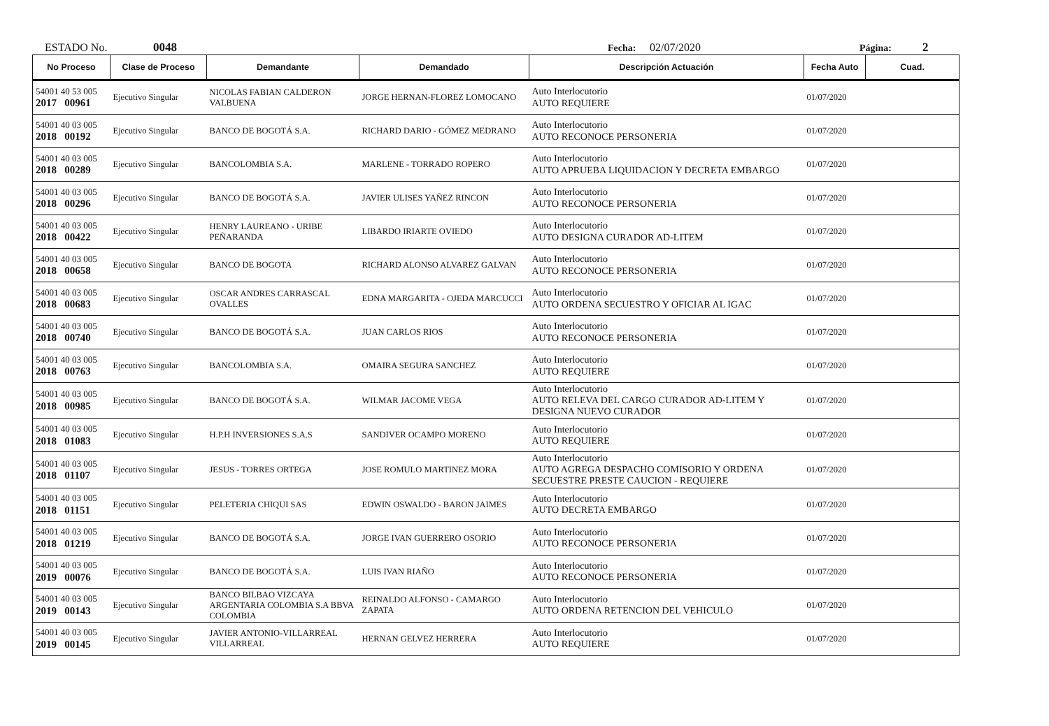ESTADO No. 0048 Fecha: 02/07/2020 Página: 2
| No Proceso | Clase de Proceso | Demandante | Demandado | Descripción Actuación | Fecha Auto | Cuad. |
| --- | --- | --- | --- | --- | --- | --- |
| 54001 40 53 005 2017 00961 | Ejecutivo Singular | NICOLAS FABIAN CALDERON VALBUENA | JORGE HERNAN-FLOREZ LOMOCANO | Auto Interlocutorio AUTO REQUIERE | 01/07/2020 | |
| 54001 40 03 005 2018 00192 | Ejecutivo Singular | BANCO DE BOGOTÁ S.A. | RICHARD DARIO - GÓMEZ MEDRANO | Auto Interlocutorio AUTO RECONOCE PERSONERIA | 01/07/2020 | |
| 54001 40 03 005 2018 00289 | Ejecutivo Singular | BANCOLOMBIA S.A. | MARLENE - TORRADO ROPERO | Auto Interlocutorio AUTO APRUEBA LIQUIDACION Y DECRETA EMBARGO | 01/07/2020 | |
| 54001 40 03 005 2018 00296 | Ejecutivo Singular | BANCO DE BOGOTÁ S.A. | JAVIER ULISES YAÑEZ RINCON | Auto Interlocutorio AUTO RECONOCE PERSONERIA | 01/07/2020 | |
| 54001 40 03 005 2018 00422 | Ejecutivo Singular | HENRY LAUREANO - URIBE PEÑARANDA | LIBARDO IRIARTE OVIEDO | Auto Interlocutorio AUTO DESIGNA CURADOR AD-LITEM | 01/07/2020 | |
| 54001 40 03 005 2018 00658 | Ejecutivo Singular | BANCO DE BOGOTA | RICHARD ALONSO ALVAREZ GALVAN | Auto Interlocutorio AUTO RECONOCE PERSONERIA | 01/07/2020 | |
| 54001 40 03 005 2018 00683 | Ejecutivo Singular | OSCAR ANDRES CARRASCAL OVALLES | EDNA MARGARITA - OJEDA MARCUCCI | Auto Interlocutorio AUTO ORDENA SECUESTRO Y OFICIAR AL IGAC | 01/07/2020 | |
| 54001 40 03 005 2018 00740 | Ejecutivo Singular | BANCO DE BOGOTÁ S.A. | JUAN CARLOS RIOS | Auto Interlocutorio AUTO RECONOCE PERSONERIA | 01/07/2020 | |
| 54001 40 03 005 2018 00763 | Ejecutivo Singular | BANCOLOMBIA S.A. | OMAIRA SEGURA SANCHEZ | Auto Interlocutorio AUTO REQUIERE | 01/07/2020 | |
| 54001 40 03 005 2018 00985 | Ejecutivo Singular | BANCO DE BOGOTÁ S.A. | WILMAR JACOME VEGA | Auto Interlocutorio AUTO RELEVA DEL CARGO CURADOR AD-LITEM Y DESIGNA NUEVO CURADOR | 01/07/2020 | |
| 54001 40 03 005 2018 01083 | Ejecutivo Singular | H.P.H INVERSIONES S.A.S | SANDIVER OCAMPO MORENO | Auto Interlocutorio AUTO REQUIERE | 01/07/2020 | |
| 54001 40 03 005 2018 01107 | Ejecutivo Singular | JESUS - TORRES ORTEGA | JOSE ROMULO MARTINEZ MORA | Auto Interlocutorio AUTO AGREGA DESPACHO COMISORIO Y ORDENA SECUESTRE PRESTE CAUCION - REQUIERE | 01/07/2020 | |
| 54001 40 03 005 2018 01151 | Ejecutivo Singular | PELETERIA CHIQUI SAS | EDWIN OSWALDO - BARON JAIMES | Auto Interlocutorio AUTO DECRETA EMBARGO | 01/07/2020 | |
| 54001 40 03 005 2018 01219 | Ejecutivo Singular | BANCO DE BOGOTÁ S.A. | JORGE IVAN GUERRERO OSORIO | Auto Interlocutorio AUTO RECONOCE PERSONERIA | 01/07/2020 | |
| 54001 40 03 005 2019 00076 | Ejecutivo Singular | BANCO DE BOGOTÁ S.A. | LUIS IVAN RIAÑO | Auto Interlocutorio AUTO RECONOCE PERSONERIA | 01/07/2020 | |
| 54001 40 03 005 2019 00143 | Ejecutivo Singular | BANCO BILBAO VIZCAYA ARGENTARIA COLOMBIA S.A BBVA COLOMBIA | REINALDO ALFONSO - CAMARGO ZAPATA | Auto Interlocutorio AUTO ORDENA RETENCION DEL VEHICULO | 01/07/2020 | |
| 54001 40 03 005 2019 00145 | Ejecutivo Singular | JAVIER ANTONIO-VILLARREAL VILLARREAL | HERNAN GELVEZ HERRERA | Auto Interlocutorio AUTO REQUIERE | 01/07/2020 | |